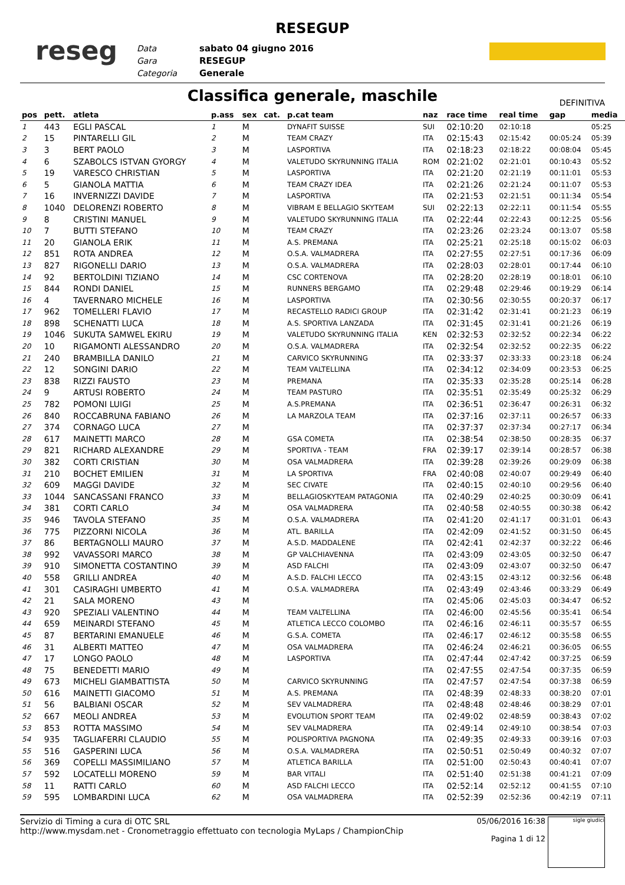RESEGUP
reseg
Data
Gara
Categoria
sabato 04 giugno 2016
RESEGUP
Generale
Classifica generale, maschile
DEFINITIVA
| pos | pett. | atleta | p.ass | sex | cat. | p.cat team | naz | race time | real time | gap | media |
| --- | --- | --- | --- | --- | --- | --- | --- | --- | --- | --- | --- |
| 1 | 443 | EGLI PASCAL | 1 | M | | DYNAFIT SUISSE | SUI | 02:10:20 | 02:10:18 | | 05:25 |
| 2 | 15 | PINTARELLI GIL | 2 | M | | TEAM CRAZY | ITA | 02:15:43 | 02:15:42 | 00:05:24 | 05:39 |
| 3 | 3 | BERT PAOLO | 3 | M | | LASPORTIVA | ITA | 02:18:23 | 02:18:22 | 00:08:04 | 05:45 |
| 4 | 6 | SZABOLCS ISTVAN GYORGY | 4 | M | | VALETUDO SKYRUNNING ITALIA | ROM | 02:21:02 | 02:21:01 | 00:10:43 | 05:52 |
| 5 | 19 | VARESCO CHRISTIAN | 5 | M | | LASPORTIVA | ITA | 02:21:20 | 02:21:19 | 00:11:01 | 05:53 |
| 6 | 5 | GIANOLA MATTIA | 6 | M | | TEAM CRAZY IDEA | ITA | 02:21:26 | 02:21:24 | 00:11:07 | 05:53 |
| 7 | 16 | INVERNIZZI DAVIDE | 7 | M | | LASPORTIVA | ITA | 02:21:53 | 02:21:51 | 00:11:34 | 05:54 |
| 8 | 1040 | DELORENZI ROBERTO | 8 | M | | VIBRAM E BELLAGIO SKYTEAM | SUI | 02:22:13 | 02:22:11 | 00:11:54 | 05:55 |
| 9 | 8 | CRISTINI MANUEL | 9 | M | | VALETUDO SKYRUNNING ITALIA | ITA | 02:22:44 | 02:22:43 | 00:12:25 | 05:56 |
| 10 | 7 | BUTTI STEFANO | 10 | M | | TEAM CRAZY | ITA | 02:23:26 | 02:23:24 | 00:13:07 | 05:58 |
| 11 | 20 | GIANOLA ERIK | 11 | M | | A.S. PREMANA | ITA | 02:25:21 | 02:25:18 | 00:15:02 | 06:03 |
| 12 | 851 | ROTA ANDREA | 12 | M | | O.S.A. VALMADRERA | ITA | 02:27:55 | 02:27:51 | 00:17:36 | 06:09 |
| 13 | 827 | RIGONELLI DARIO | 13 | M | | O.S.A. VALMADRERA | ITA | 02:28:03 | 02:28:01 | 00:17:44 | 06:10 |
| 14 | 92 | BERTOLDINI TIZIANO | 14 | M | | CSC CORTENOVA | ITA | 02:28:20 | 02:28:19 | 00:18:01 | 06:10 |
| 15 | 844 | RONDI DANIEL | 15 | M | | RUNNERS BERGAMO | ITA | 02:29:48 | 02:29:46 | 00:19:29 | 06:14 |
| 16 | 4 | TAVERNARO MICHELE | 16 | M | | LASPORTIVA | ITA | 02:30:56 | 02:30:55 | 00:20:37 | 06:17 |
| 17 | 962 | TOMELLERI FLAVIO | 17 | M | | RECASTELLO RADICI GROUP | ITA | 02:31:42 | 02:31:41 | 00:21:23 | 06:19 |
| 18 | 898 | SCHENATTI LUCA | 18 | M | | A.S. SPORTIVA LANZADA | ITA | 02:31:45 | 02:31:41 | 00:21:26 | 06:19 |
| 19 | 1046 | SUKUTA SAMWEL EKIRU | 19 | M | | VALETUDO SKYRUNNING ITALIA | KEN | 02:32:53 | 02:32:52 | 00:22:34 | 06:22 |
| 20 | 10 | RIGAMONTI ALESSANDRO | 20 | M | | O.S.A. VALMADRERA | ITA | 02:32:54 | 02:32:52 | 00:22:35 | 06:22 |
| 21 | 240 | BRAMBILLA DANILO | 21 | M | | CARVICO SKYRUNNING | ITA | 02:33:37 | 02:33:33 | 00:23:18 | 06:24 |
| 22 | 12 | SONGINI DARIO | 22 | M | | TEAM VALTELLINA | ITA | 02:34:12 | 02:34:09 | 00:23:53 | 06:25 |
| 23 | 838 | RIZZI FAUSTO | 23 | M | | PREMANA | ITA | 02:35:33 | 02:35:28 | 00:25:14 | 06:28 |
| 24 | 9 | ARTUSI ROBERTO | 24 | M | | TEAM PASTURO | ITA | 02:35:51 | 02:35:49 | 00:25:32 | 06:29 |
| 25 | 782 | POMONI LUIGI | 25 | M | | A.S.PREMANA | ITA | 02:36:51 | 02:36:47 | 00:26:31 | 06:32 |
| 26 | 840 | ROCCABRUNA FABIANO | 26 | M | | LA MARZOLA TEAM | ITA | 02:37:16 | 02:37:11 | 00:26:57 | 06:33 |
| 27 | 374 | CORNAGO LUCA | 27 | M | | | ITA | 02:37:37 | 02:37:34 | 00:27:17 | 06:34 |
| 28 | 617 | MAINETTI MARCO | 28 | M | | GSA COMETA | ITA | 02:38:54 | 02:38:50 | 00:28:35 | 06:37 |
| 29 | 821 | RICHARD ALEXANDRE | 29 | M | | SPORTIVA - TEAM | FRA | 02:39:17 | 02:39:14 | 00:28:57 | 06:38 |
| 30 | 382 | CORTI CRISTIAN | 30 | M | | OSA VALMADRERA | ITA | 02:39:28 | 02:39:26 | 00:29:09 | 06:38 |
| 31 | 210 | BOCHET EMILIEN | 31 | M | | LA SPORTIVA | FRA | 02:40:08 | 02:40:07 | 00:29:49 | 06:40 |
| 32 | 609 | MAGGI DAVIDE | 32 | M | | SEC CIVATE | ITA | 02:40:15 | 02:40:10 | 00:29:56 | 06:40 |
| 33 | 1044 | SANCASSANI FRANCO | 33 | M | | BELLAGIOSKYTEAM PATAGONIA | ITA | 02:40:29 | 02:40:25 | 00:30:09 | 06:41 |
| 34 | 381 | CORTI CARLO | 34 | M | | OSA VALMADRERA | ITA | 02:40:58 | 02:40:55 | 00:30:38 | 06:42 |
| 35 | 946 | TAVOLA STEFANO | 35 | M | | O.S.A. VALMADRERA | ITA | 02:41:20 | 02:41:17 | 00:31:01 | 06:43 |
| 36 | 775 | PIZZORNI NICOLA | 36 | M | | ATL. BARILLA | ITA | 02:42:09 | 02:41:52 | 00:31:50 | 06:45 |
| 37 | 86 | BERTAGNOLLI MAURO | 37 | M | | A.S.D. MADDALENE | ITA | 02:42:41 | 02:42:37 | 00:32:22 | 06:46 |
| 38 | 992 | VAVASSORI MARCO | 38 | M | | GP VALCHIAVENNA | ITA | 02:43:09 | 02:43:05 | 00:32:50 | 06:47 |
| 39 | 910 | SIMONETTA COSTANTINO | 39 | M | | ASD FALCHI | ITA | 02:43:09 | 02:43:07 | 00:32:50 | 06:47 |
| 40 | 558 | GRILLI ANDREA | 40 | M | | A.S.D. FALCHI LECCO | ITA | 02:43:15 | 02:43:12 | 00:32:56 | 06:48 |
| 41 | 301 | CASIRAGHI UMBERTO | 41 | M | | O.S.A. VALMADRERA | ITA | 02:43:49 | 02:43:46 | 00:33:29 | 06:49 |
| 42 | 21 | SALA MORENO | 43 | M | | | ITA | 02:45:06 | 02:45:03 | 00:34:47 | 06:52 |
| 43 | 920 | SPEZIALI VALENTINO | 44 | M | | TEAM VALTELLINA | ITA | 02:46:00 | 02:45:56 | 00:35:41 | 06:54 |
| 44 | 659 | MEINARDI STEFANO | 45 | M | | ATLETICA LECCO COLOMBO | ITA | 02:46:16 | 02:46:11 | 00:35:57 | 06:55 |
| 45 | 87 | BERTARINI EMANUELE | 46 | M | | G.S.A. COMETA | ITA | 02:46:17 | 02:46:12 | 00:35:58 | 06:55 |
| 46 | 31 | ALBERTI MATTEO | 47 | M | | OSA VALMADRERA | ITA | 02:46:24 | 02:46:21 | 00:36:05 | 06:55 |
| 47 | 17 | LONGO PAOLO | 48 | M | | LASPORTIVA | ITA | 02:47:44 | 02:47:42 | 00:37:25 | 06:59 |
| 48 | 75 | BENEDETTI MARIO | 49 | M | | | ITA | 02:47:55 | 02:47:54 | 00:37:35 | 06:59 |
| 49 | 673 | MICHELI GIAMBATTISTA | 50 | M | | CARVICO SKYRUNNING | ITA | 02:47:57 | 02:47:54 | 00:37:38 | 06:59 |
| 50 | 616 | MAINETTI GIACOMO | 51 | M | | A.S. PREMANA | ITA | 02:48:39 | 02:48:33 | 00:38:20 | 07:01 |
| 51 | 56 | BALBIANI OSCAR | 52 | M | | SEV VALMADRERA | ITA | 02:48:48 | 02:48:46 | 00:38:29 | 07:01 |
| 52 | 667 | MEOLI ANDREA | 53 | M | | EVOLUTION SPORT TEAM | ITA | 02:49:02 | 02:48:59 | 00:38:43 | 07:02 |
| 53 | 853 | ROTTA MASSIMO | 54 | M | | SEV VALMADRERA | ITA | 02:49:14 | 02:49:10 | 00:38:54 | 07:03 |
| 54 | 935 | TAGLIAFERRI CLAUDIO | 55 | M | | POLISPORTIVA PAGNONA | ITA | 02:49:35 | 02:49:33 | 00:39:16 | 07:03 |
| 55 | 516 | GASPERINI LUCA | 56 | M | | O.S.A. VALMADRERA | ITA | 02:50:51 | 02:50:49 | 00:40:32 | 07:07 |
| 56 | 369 | COPELLI MASSIMILIANO | 57 | M | | ATLETICA BARILLA | ITA | 02:51:00 | 02:50:43 | 00:40:41 | 07:07 |
| 57 | 592 | LOCATELLI MORENO | 59 | M | | BAR VITALI | ITA | 02:51:40 | 02:51:38 | 00:41:21 | 07:09 |
| 58 | 11 | RATTI CARLO | 60 | M | | ASD FALCHI LECCO | ITA | 02:52:14 | 02:52:12 | 00:41:55 | 07:10 |
| 59 | 595 | LOMBARDINI LUCA | 62 | M | | OSA VALMADRERA | ITA | 02:52:39 | 02:52:36 | 00:42:19 | 07:11 |
Servizio di Timing a cura di OTC SRL
http://www.mysdam.net - Cronometraggio effettuato con tecnologia MyLaps / ChampionChip
05/06/2016 16:38
Pagina 1 di 12
sigle giudici